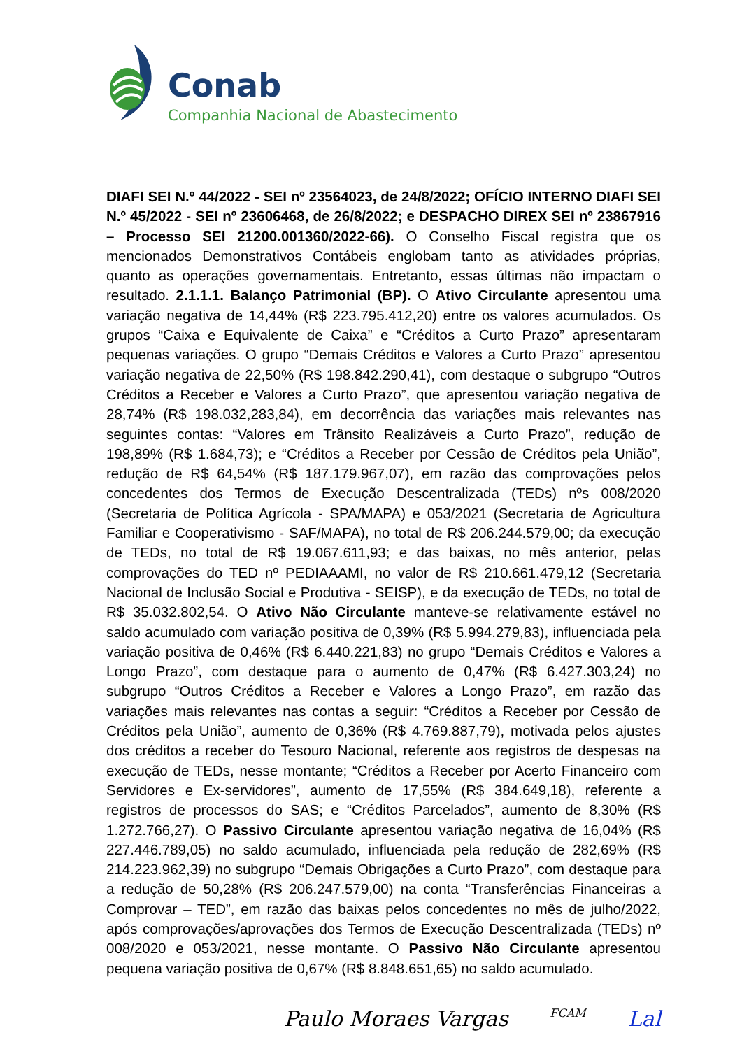Conab
Companhia Nacional de Abastecimento
DIAFI SEI N.º 44/2022 - SEI nº 23564023, de 24/8/2022; OFÍCIO INTERNO DIAFI SEI N.º 45/2022 - SEI nº 23606468, de 26/8/2022; e DESPACHO DIREX SEI nº 23867916 – Processo SEI 21200.001360/2022-66). O Conselho Fiscal registra que os mencionados Demonstrativos Contábeis englobam tanto as atividades próprias, quanto as operações governamentais. Entretanto, essas últimas não impactam o resultado. 2.1.1.1. Balanço Patrimonial (BP). O Ativo Circulante apresentou uma variação negativa de 14,44% (R$ 223.795.412,20) entre os valores acumulados. Os grupos “Caixa e Equivalente de Caixa” e “Créditos a Curto Prazo” apresentaram pequenas variações. O grupo “Demais Créditos e Valores a Curto Prazo” apresentou variação negativa de 22,50% (R$ 198.842.290,41), com destaque o subgrupo “Outros Créditos a Receber e Valores a Curto Prazo”, que apresentou variação negativa de 28,74% (R$ 198.032,283,84), em decorrência das variações mais relevantes nas seguintes contas: “Valores em Trânsito Realizáveis a Curto Prazo”, redução de 198,89% (R$ 1.684,73); e “Créditos a Receber por Cessão de Créditos pela União”, redução de R$ 64,54% (R$ 187.179.967,07), em razão das comprovações pelos concedentes dos Termos de Execução Descentralizada (TEDs) nºs 008/2020 (Secretaria de Política Agrícola - SPA/MAPA) e 053/2021 (Secretaria de Agricultura Familiar e Cooperativismo - SAF/MAPA), no total de R$ 206.244.579,00; da execução de TEDs, no total de R$ 19.067.611,93; e das baixas, no mês anterior, pelas comprovações do TED nº PEDIAAAMI, no valor de R$ 210.661.479,12 (Secretaria Nacional de Inclusão Social e Produtiva - SEISP), e da execução de TEDs, no total de R$ 35.032.802,54. O Ativo Não Circulante manteve-se relativamente estável no saldo acumulado com variação positiva de 0,39% (R$ 5.994.279,83), influenciada pela variação positiva de 0,46% (R$ 6.440.221,83) no grupo “Demais Créditos e Valores a Longo Prazo”, com destaque para o aumento de 0,47% (R$ 6.427.303,24) no subgrupo “Outros Créditos a Receber e Valores a Longo Prazo”, em razão das variações mais relevantes nas contas a seguir: “Créditos a Receber por Cessão de Créditos pela União”, aumento de 0,36% (R$ 4.769.887,79), motivada pelos ajustes dos créditos a receber do Tesouro Nacional, referente aos registros de despesas na execução de TEDs, nesse montante; “Créditos a Receber por Acerto Financeiro com Servidores e Ex-servidores”, aumento de 17,55% (R$ 384.649,18), referente a registros de processos do SAS; e “Créditos Parcelados”, aumento de 8,30% (R$ 1.272.766,27). O Passivo Circulante apresentou variação negativa de 16,04% (R$ 227.446.789,05) no saldo acumulado, influenciada pela redução de 282,69% (R$ 214.223.962,39) no subgrupo “Demais Obrigações a Curto Prazo”, com destaque para a redução de 50,28% (R$ 206.247.579,00) na conta “Transferências Financeiras a Comprovar – TED”, em razão das baixas pelos concedentes no mês de julho/2022, após comprovações/aprovações dos Termos de Execução Descentralizada (TEDs) nº 008/2020 e 053/2021, nesse montante. O Passivo Não Circulante apresentou pequena variação positiva de 0,67% (R$ 8.848.651,65) no saldo acumulado.
Paulo Moraes Vargas FCAM Lal